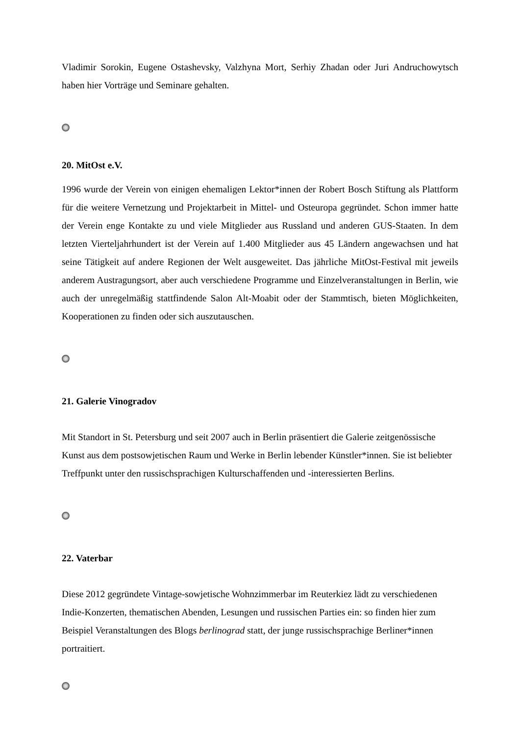Vladimir Sorokin, Eugene Ostashevsky, Valzhyna Mort, Serhiy Zhadan oder Juri Andruchowytsch haben hier Vorträge und Seminare gehalten.
20. MitOst e.V.
1996 wurde der Verein von einigen ehemaligen Lektor*innen der Robert Bosch Stiftung als Plattform für die weitere Vernetzung und Projektarbeit in Mittel- und Osteuropa gegründet. Schon immer hatte der Verein enge Kontakte zu und viele Mitglieder aus Russland und anderen GUS-Staaten. In dem letzten Vierteljahrhundert ist der Verein auf 1.400 Mitglieder aus 45 Ländern angewachsen und hat seine Tätigkeit auf andere Regionen der Welt ausgeweitet. Das jährliche MitOst-Festival mit jeweils anderem Austragungsort, aber auch verschiedene Programme und Einzelveranstaltungen in Berlin, wie auch der unregelmäßig stattfindende Salon Alt-Moabit oder der Stammtisch, bieten Möglichkeiten, Kooperationen zu finden oder sich auszutauschen.
21. Galerie Vinogradov
Mit Standort in St. Petersburg und seit 2007 auch in Berlin präsentiert die Galerie zeitgenössische Kunst aus dem postsowjetischen Raum und Werke in Berlin lebender Künstler*innen. Sie ist beliebter Treffpunkt unter den russischsprachigen Kulturschaffenden und -interessierten Berlins.
22. Vaterbar
Diese 2012 gegründete Vintage-sowjetische Wohnzimmerbar im Reuterkiez lädt zu verschiedenen Indie-Konzerten, thematischen Abenden, Lesungen und russischen Parties ein: so finden hier zum Beispiel Veranstaltungen des Blogs berlinograd statt, der junge russischsprachige Berliner*innen portraitiert.